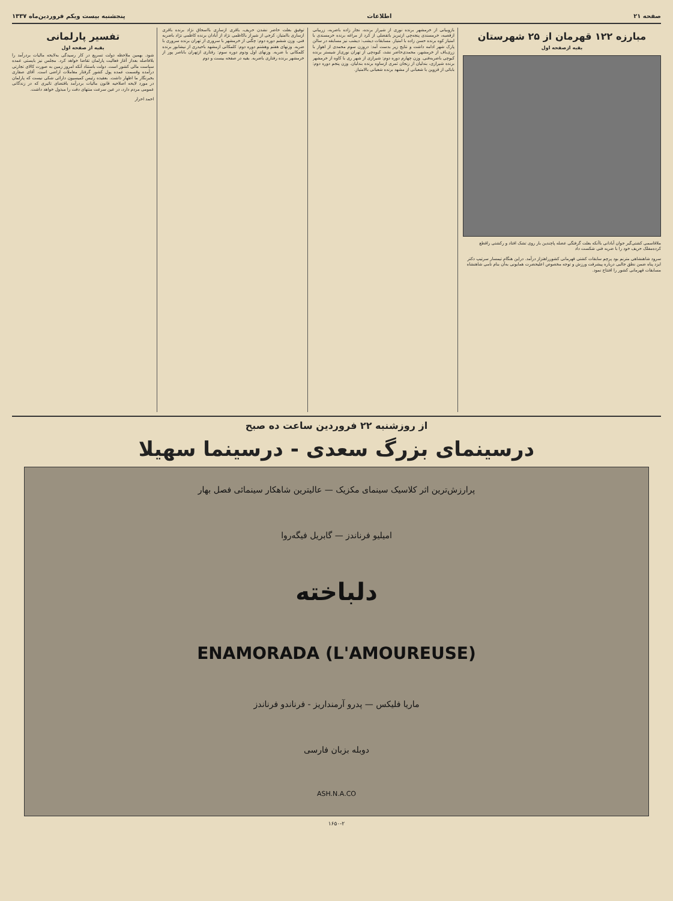صفحه ۲۱ اطلاعات پنجشنبه بیست ویکم فروردین‌ماه ۱۳۳۷
مبارزه ۱۲۲ قهرمان از ۲۵ شهرستان
بقیه ازصفحه اول
ملاقاسمی کشتی‌گیر جوان آبادانی باآنکه بعلت گرفتگی عضله پاچندین بار روی تشک افتاد و رکشتی راقطع کرده‌مفلک حریف خود را با ضربه فنی شکست داد
سرود شاهنشاهی مترنم بود پرچم سابقات کشتی قهرمانی کشوررا‌هتزاز درآمد. دراین هنگام تیمسار سرتیپ دکتر ایزد پناه ضمن نطق جالبی درباره پیشرفت ورزش و توجه مخصوص اعلیحضرت همایونی به‌آن بنام نامی شاهنشاه مسابقات قهرمانی کشور را افتتاح نمود.
بازوبیانی از خرمشهر برنده نوری از شیراز برنده، نجار زاده باضربه، زربیانی ازقصبه، خرمسندی پنجه‌چی ازتبریز باتفضلی از کرد از مراغه برنده خرمسندی با امتیاز کوه برنده حسن زاده با امتیاز. مسابقات دیشب: دیشب نیز مسابقه در سالن پارک شهر ادامه داشت و نتایج زیر بدست آمد: دروزن سوم محمدی از اهواز با زری‌باف از خرمشهر، محمدی‌حاضر نشد، کیوه‌چی از تهران نوری‌از شیستر برنده کیوچی باضربه‌فنی. وزن چهارم دوره دوم: شیرازی از شهر ری با کاوه از خرمشهر برنده شیرازی، بندلیان از زنجان ثمری ازساوه برنده بندلیان. وزن پنجم دوره دوم: بابائی از قزوین با شعبانی از مشهد برنده شعبانی بالامتیاز.
توفیق بعلت حاضر نشدن حریف، باقری ازساری بااسحاق نژاد برنده باقری ازساری باامتیاز، کرجی از شیراز باکاظمی نژاد از آبادان برنده کاظمی نژاد باضربه فنی. وزن ششم دوره دوم: چگنی از خرمشهر با سروری از تهران برنده سروری با ضربه. وزنهای هفتم وهشتم دوره دوم: کلمکانی ازمشهد باحیدری از نیشابور برنده کلمکانی با ضربه. وزنهای اول ودوم دوره سوم: رفتاری ازتهران باناصر پور از خرمشهر برنده رفتاری باضربه. بقیه در صفحه بیست و دوم
تفسیر پارلمانی
بقیه از صفحه اول
شود. بهمین ملاحظه دولت تسریع در کار رسیدگی به‌لایحه مالیات بردرآمد را بلافاصله بعداز آغاز فعالیت پارلمان تقاضا خواهد کرد. مجلس نیز بایستی عمده سیاست مالی کشور است. دولت باستناد آنکه امروز زمین به صورت کالای تجارتی درآمده وقسمت عمده پول کشور گرفتار معاملات اراضی است. آقای صفاری بخبرنگار ما اظهار داشت. بعقیده رئیس کمیسیون دارائی شکی نیست که پارلمان در مورد لایحه اصلاحیه قانون مالیات بردرآمد باقتضای تاثیری که در زندگانی عمومی مردم دارد، در عین سرعت منتهای دقت را مبذول خواهد داشت.
احمد احرار
از روزشنبه ۲۲ فروردین ساعت ده صبح
درسینمای بزرگ سعدی - درسینما سهیلا
پرارزش‌ترین اثر کلاسیک سینمای مکزیک — عالیترین شاهکار سینمائی فصل بهار
امیلیو فرناندز — گابریل فیگه‌روا
دلباخته
ENAMORADA (L'AMOUREUSE)
ماریا فلیکس — پدرو آرمنداریز - فرناندو فرناندز
دوبله بزبان فارسی
ASH.N.A.CO
۱۶۵۰-۲